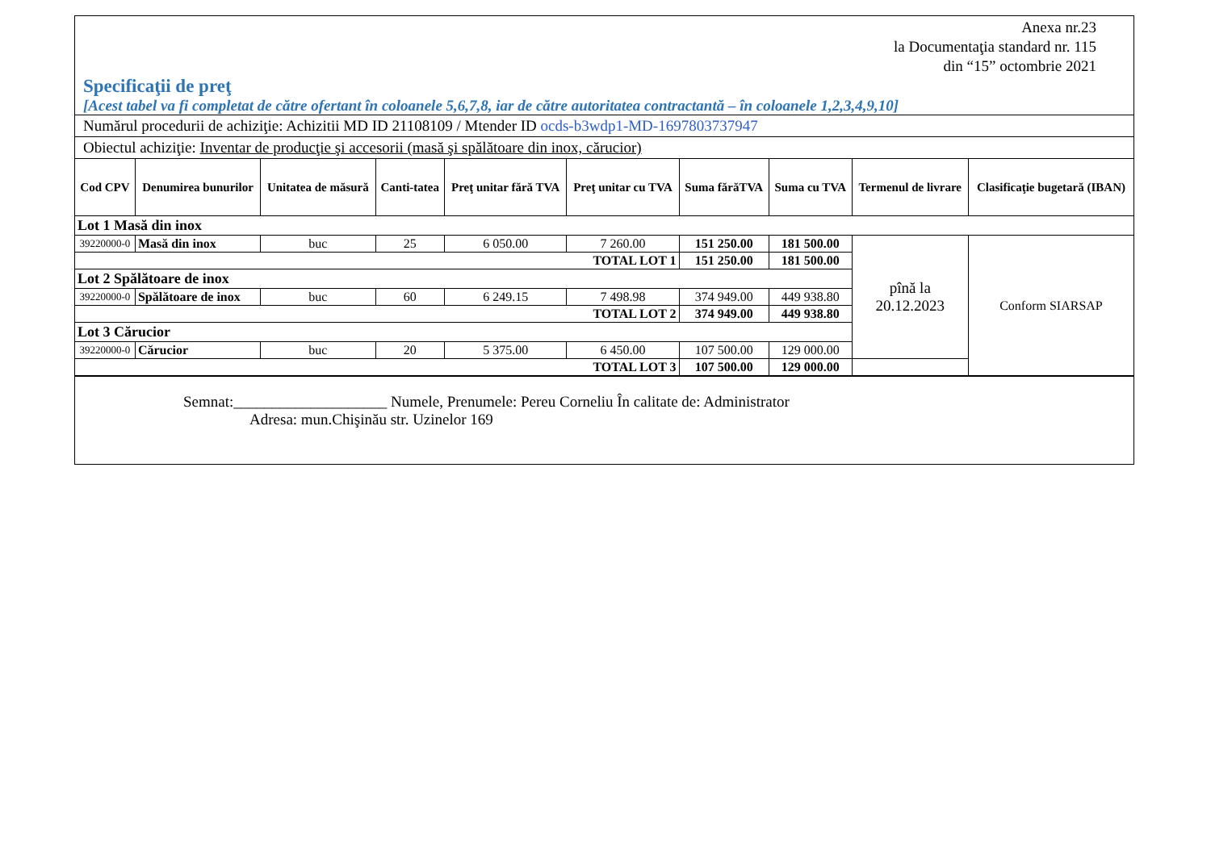Anexa nr.23
la Documentaţia standard nr. 115
din “15” octombrie 2021
Specificaţii de preţ
[Acest tabel va fi completat de către ofertant în coloanele 5,6,7,8, iar de către autoritatea contractantă – în coloanele 1,2,3,4,9,10]
Numărul procedurii de achiziţie: Achizitii MD ID 21108109 / Mtender ID ocds-b3wdp1-MD-1697803737947
Obiectul achiziţie: Inventar de producţie şi accesorii (masă şi spălătoare din inox, cărucior)
| Cod CPV | Denumirea bunurilor | Unitatea de măsură | Canti-tatea | Preţ unitar fără TVA | Preţ unitar cu TVA | Suma fărăTVA | Suma cu TVA | Termenul de livrare | Clasificaţie bugetară (IBAN) |
| --- | --- | --- | --- | --- | --- | --- | --- | --- | --- |
| Lot 1 Masă din inox | | | | | | | | | |
| 39220000-0 | Masă din inox | buc | 25 | 6 050.00 | 7 260.00 | 151 250.00 | 181 500.00 | pînă la 20.12.2023 | Conform SIARSAP |
| TOTAL LOT 1 | | | | | | 151 250.00 | 181 500.00 | | |
| Lot 2 Spălătoare de inox | | | | | | | | | |
| 39220000-0 | Spălătoare de inox | buc | 60 | 6 249.15 | 7 498.98 | 374 949.00 | 449 938.80 | | |
| TOTAL LOT 2 | | | | | | 374 949.00 | 449 938.80 | | |
| Lot 3 Cărucior | | | | | | | | | |
| 39220000-0 | Cărucior | buc | 20 | 5 375.00 | 6 450.00 | 107 500.00 | 129 000.00 | | |
| TOTAL LOT 3 | | | | | | 107 500.00 | 129 000.00 | | |
Semnat:____________________ Numele, Prenumele: Pereu Corneliu În calitate de: Administrator
Adresa: mun.Chişinău str. Uzinelor 169